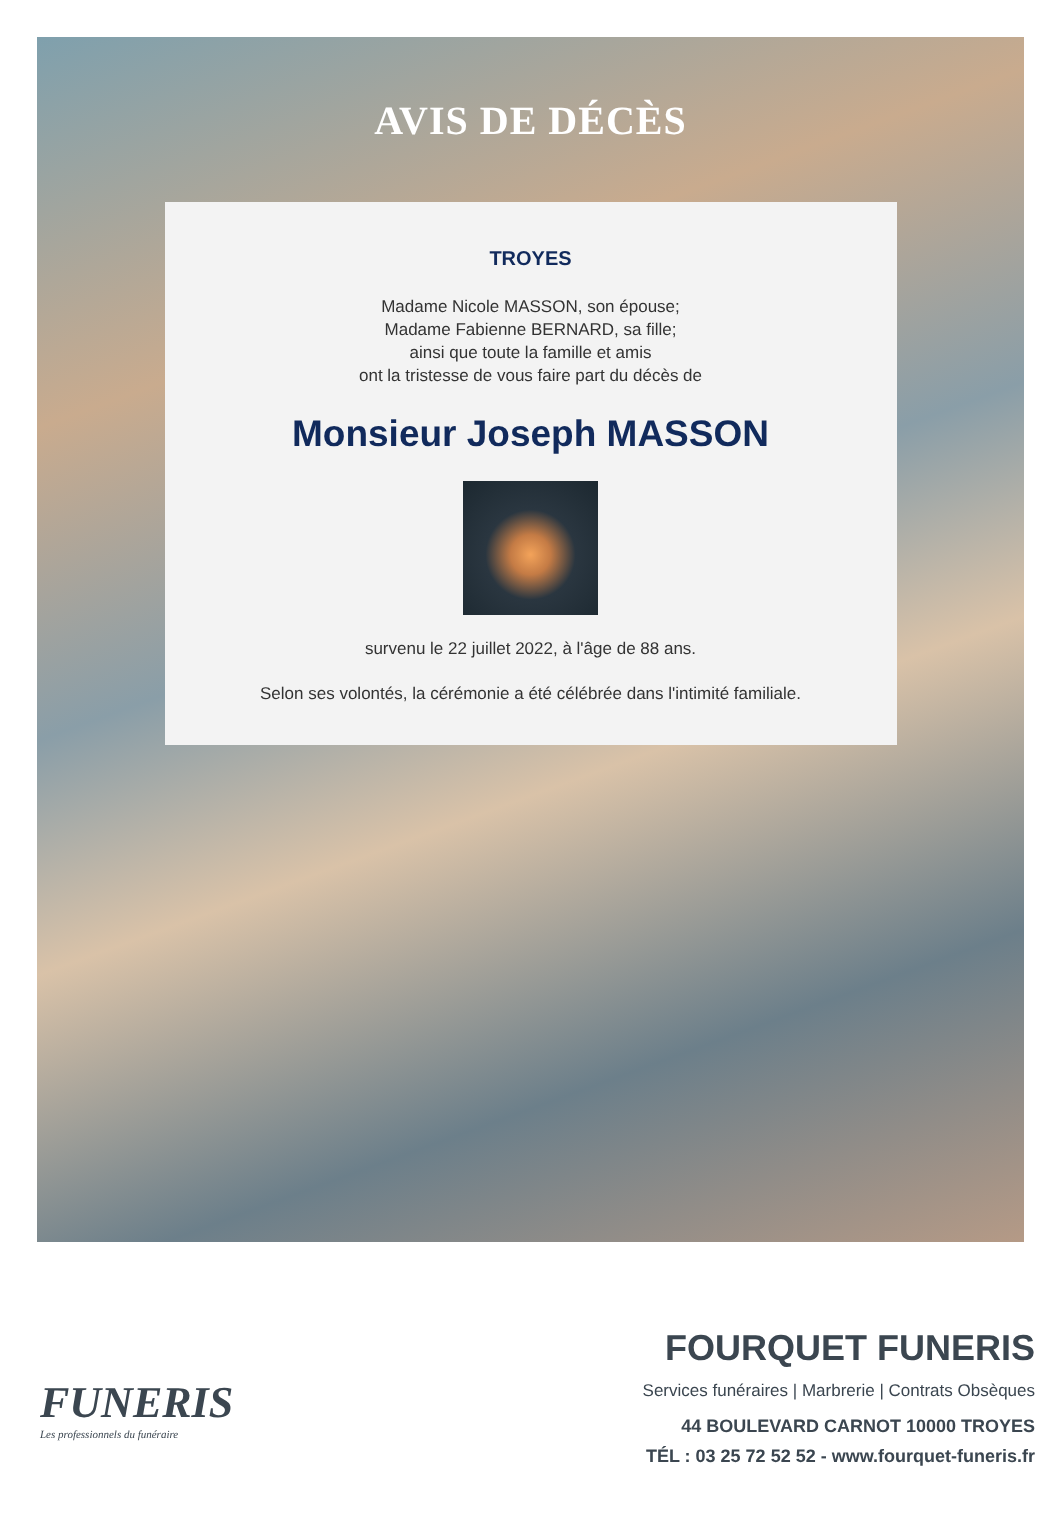AVIS DE DÉCÈS
TROYES
Madame Nicole MASSON, son épouse;
Madame Fabienne BERNARD, sa fille;
ainsi que toute la famille et amis
ont la tristesse de vous faire part du décès de
Monsieur Joseph MASSON
survenu le 22 juillet 2022, à l'âge de 88 ans.
Selon ses volontés, la cérémonie a été célébrée dans l'intimité familiale.
FUNERIS
Les professionnels du funéraire
FOURQUET FUNERIS
Services funéraires | Marbrerie | Contrats Obsèques
44 BOULEVARD CARNOT 10000 TROYES
TÉL : 03 25 72 52 52 - www.fourquet-funeris.fr